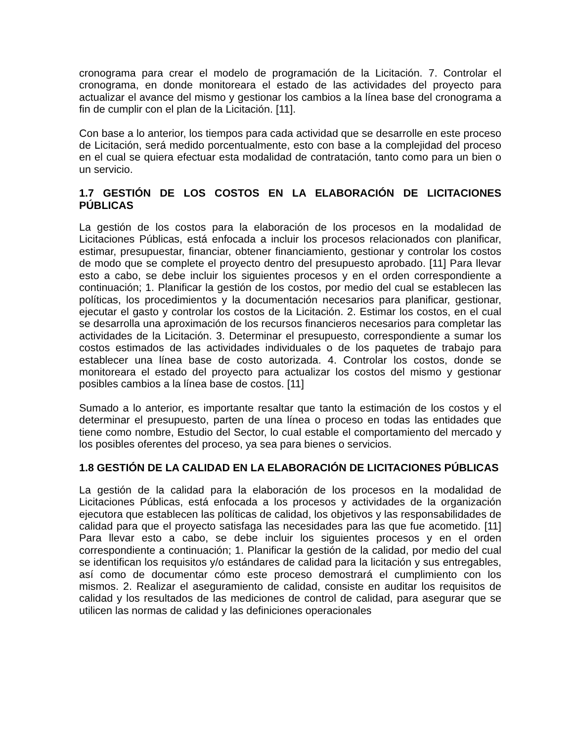cronograma para crear el modelo de programación de la Licitación. 7. Controlar el cronograma, en donde monitoreara el estado de las actividades del proyecto para actualizar el avance del mismo y gestionar los cambios a la línea base del cronograma a fin de cumplir con el plan de la Licitación. [11].
Con base a lo anterior, los tiempos para cada actividad que se desarrolle en este proceso de Licitación, será medido porcentualmente, esto con base a la complejidad del proceso en el cual se quiera efectuar esta modalidad de contratación, tanto como para un bien o un servicio.
1.7 GESTIÓN DE LOS COSTOS EN LA ELABORACIÓN DE LICITACIONES PÚBLICAS
La gestión de los costos para la elaboración de los procesos en la modalidad de Licitaciones Públicas, está enfocada a incluir los procesos relacionados con planificar, estimar, presupuestar, financiar, obtener financiamiento, gestionar y controlar los costos de modo que se complete el proyecto dentro del presupuesto aprobado. [11] Para llevar esto a cabo, se debe incluir los siguientes procesos y en el orden correspondiente a continuación; 1. Planificar la gestión de los costos, por medio del cual se establecen las políticas, los procedimientos y la documentación necesarios para planificar, gestionar, ejecutar el gasto y controlar los costos de la Licitación. 2. Estimar los costos, en el cual se desarrolla una aproximación de los recursos financieros necesarios para completar las actividades de la Licitación. 3. Determinar el presupuesto, correspondiente a sumar los costos estimados de las actividades individuales o de los paquetes de trabajo para establecer una línea base de costo autorizada. 4. Controlar los costos, donde se monitoreara el estado del proyecto para actualizar los costos del mismo y gestionar posibles cambios a la línea base de costos. [11]
Sumado a lo anterior, es importante resaltar que tanto la estimación de los costos y el determinar el presupuesto, parten de una línea o proceso en todas las entidades que tiene como nombre, Estudio del Sector, lo cual estable el comportamiento del mercado y los posibles oferentes del proceso, ya sea para bienes o servicios.
1.8 GESTIÓN DE LA CALIDAD EN LA ELABORACIÓN DE LICITACIONES PÚBLICAS
La gestión de la calidad para la elaboración de los procesos en la modalidad de Licitaciones Públicas, está enfocada a los procesos y actividades de la organización ejecutora que establecen las políticas de calidad, los objetivos y las responsabilidades de calidad para que el proyecto satisfaga las necesidades para las que fue acometido. [11] Para llevar esto a cabo, se debe incluir los siguientes procesos y en el orden correspondiente a continuación; 1. Planificar la gestión de la calidad, por medio del cual se identifican los requisitos y/o estándares de calidad para la licitación y sus entregables, así como de documentar cómo este proceso demostrará el cumplimiento con los mismos. 2. Realizar el aseguramiento de calidad, consiste en auditar los requisitos de calidad y los resultados de las mediciones de control de calidad, para asegurar que se utilicen las normas de calidad y las definiciones operacionales